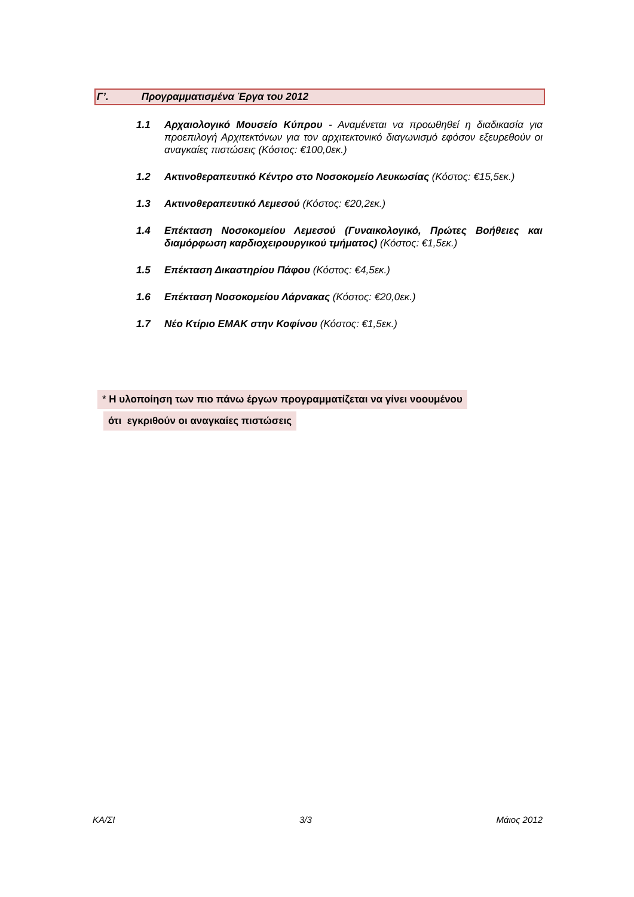Γ’. Προγραμματισμένα Έργα του 2012
1.1 Αρχαιολογικό Μουσείο Κύπρου - Αναμένεται να προωθηθεί η διαδικασία για προεπιλογή Αρχιτεκτόνων για τον αρχιτεκτονικό διαγωνισμό εφόσον εξευρεθούν οι αναγκαίες πιστώσεις (Κόστος: €100,0εκ.)
1.2 Ακτινοθεραπευτικό Κέντρο στο Νοσοκομείο Λευκωσίας (Κόστος: €15,5εκ.)
1.3 Ακτινοθεραπευτικό Λεμεσού (Κόστος: €20,2εκ.)
1.4 Επέκταση Νοσοκομείου Λεμεσού (Γυναικολογικό, Πρώτες Βοήθειες και διαμόρφωση καρδιοχειρουργικού τμήματος) (Κόστος: €1,5εκ.)
1.5 Επέκταση Δικαστηρίου Πάφου (Κόστος: €4,5εκ.)
1.6 Επέκταση Νοσοκομείου Λάρνακας (Κόστος: €20,0εκ.)
1.7 Νέο Κτίριο ΕΜΑΚ στην Κοφίνου (Κόστος: €1,5εκ.)
* Η υλοποίηση των πιο πάνω έργων προγραμματίζεται να γίνει νοουμένου
ότι εγκριθούν οι αναγκαίες πιστώσεις
ΚΑ/ΣΙ 3/3 Μάιος 2012